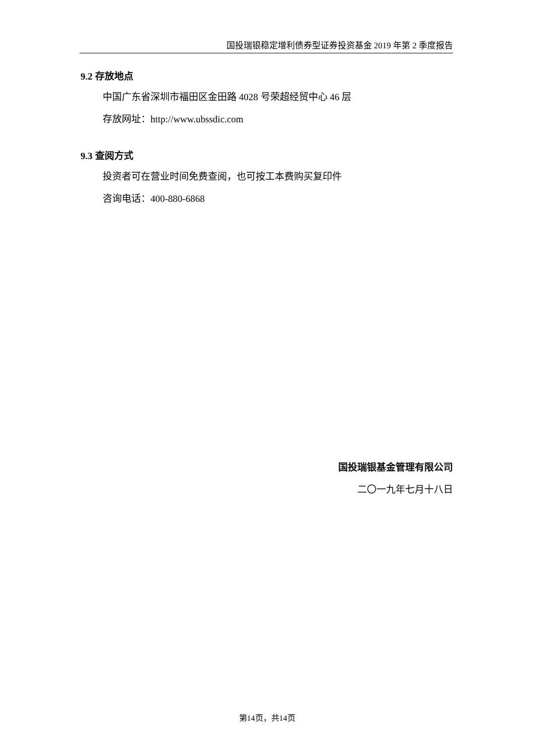国投瑞银稳定增利债券型证券投资基金 2019 年第 2 季度报告
9.2 存放地点
中国广东省深圳市福田区金田路 4028 号荣超经贸中心 46 层
存放网址：http://www.ubssdic.com
9.3 查阅方式
投资者可在营业时间免费查阅，也可按工本费购买复印件
咨询电话：400-880-6868
国投瑞银基金管理有限公司
二〇一九年七月十八日
第14页，共14页